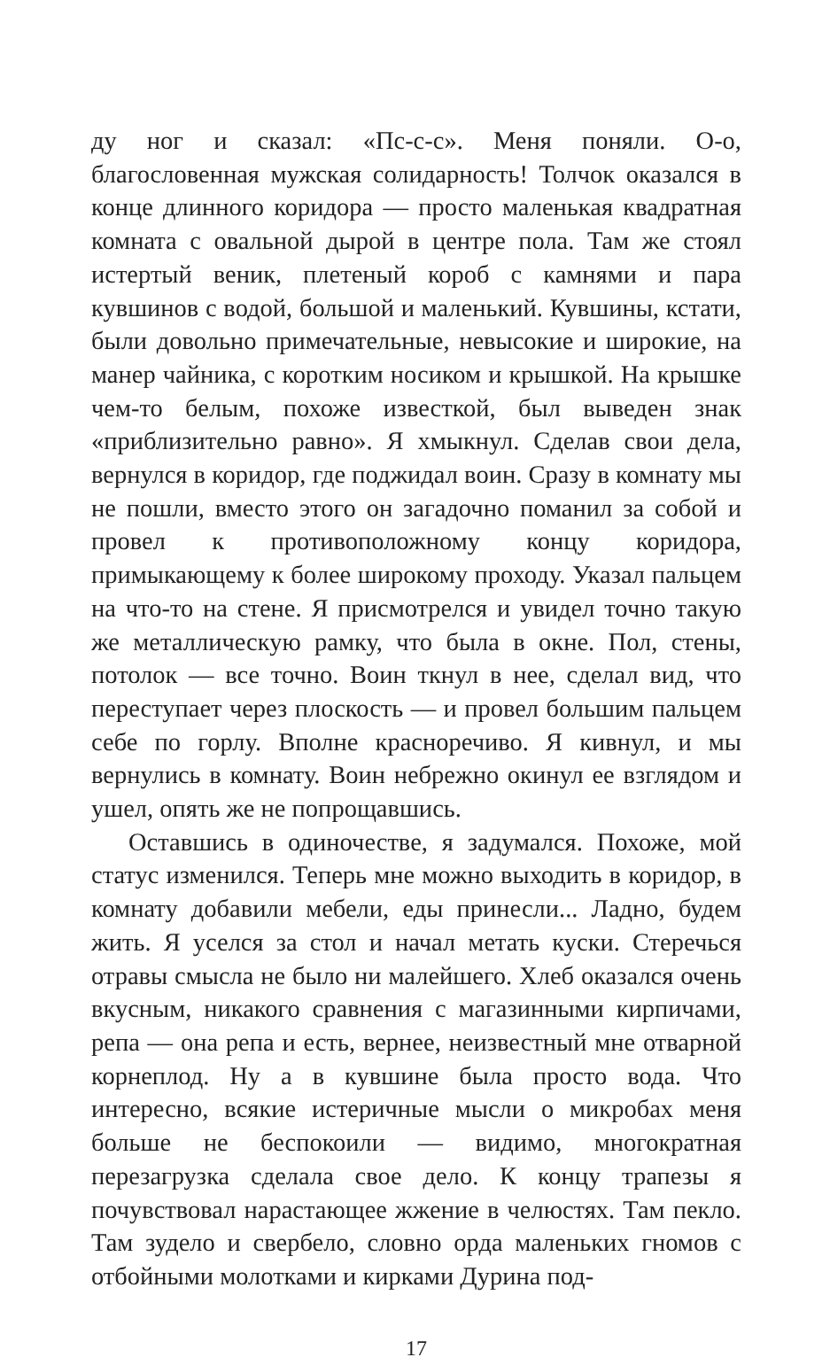ду ног и сказал: «Пс-с-с». Меня поняли. О-о, благословенная мужская солидарность! Толчок оказался в конце длинного коридора — просто маленькая квадратная комната с овальной дырой в центре пола. Там же стоял истертый веник, плетеный короб с камнями и пара кувшинов с водой, большой и маленький. Кувшины, кстати, были довольно примечательные, невысокие и широкие, на манер чайника, с коротким носиком и крышкой. На крышке чем-то белым, похоже известкой, был выведен знак «приблизительно равно». Я хмыкнул. Сделав свои дела, вернулся в коридор, где поджидал воин. Сразу в комнату мы не пошли, вместо этого он загадочно поманил за собой и провел к противоположному концу коридора, примыкающему к более широкому проходу. Указал пальцем на что-то на стене. Я присмотрелся и увидел точно такую же металлическую рамку, что была в окне. Пол, стены, потолок — все точно. Воин ткнул в нее, сделал вид, что переступает через плоскость — и провел большим пальцем себе по горлу. Вполне красноречиво. Я кивнул, и мы вернулись в комнату. Воин небрежно окинул ее взглядом и ушел, опять же не попрощавшись.
Оставшись в одиночестве, я задумался. Похоже, мой статус изменился. Теперь мне можно выходить в коридор, в комнату добавили мебели, еды принесли... Ладно, будем жить. Я уселся за стол и начал метать куски. Стеречься отравы смысла не было ни малейшего. Хлеб оказался очень вкусным, никакого сравнения с магазинными кирпичами, репа — она репа и есть, вернее, неизвестный мне отварной корнеплод. Ну а в кувшине была просто вода. Что интересно, всякие истеричные мысли о микробах меня больше не беспокоили — видимо, многократная перезагрузка сделала свое дело. К концу трапезы я почувствовал нарастающее жжение в челюстях. Там пекло. Там зудело и свербело, словно орда маленьких гномов с отбойными молотками и кирками Дурина под-
17